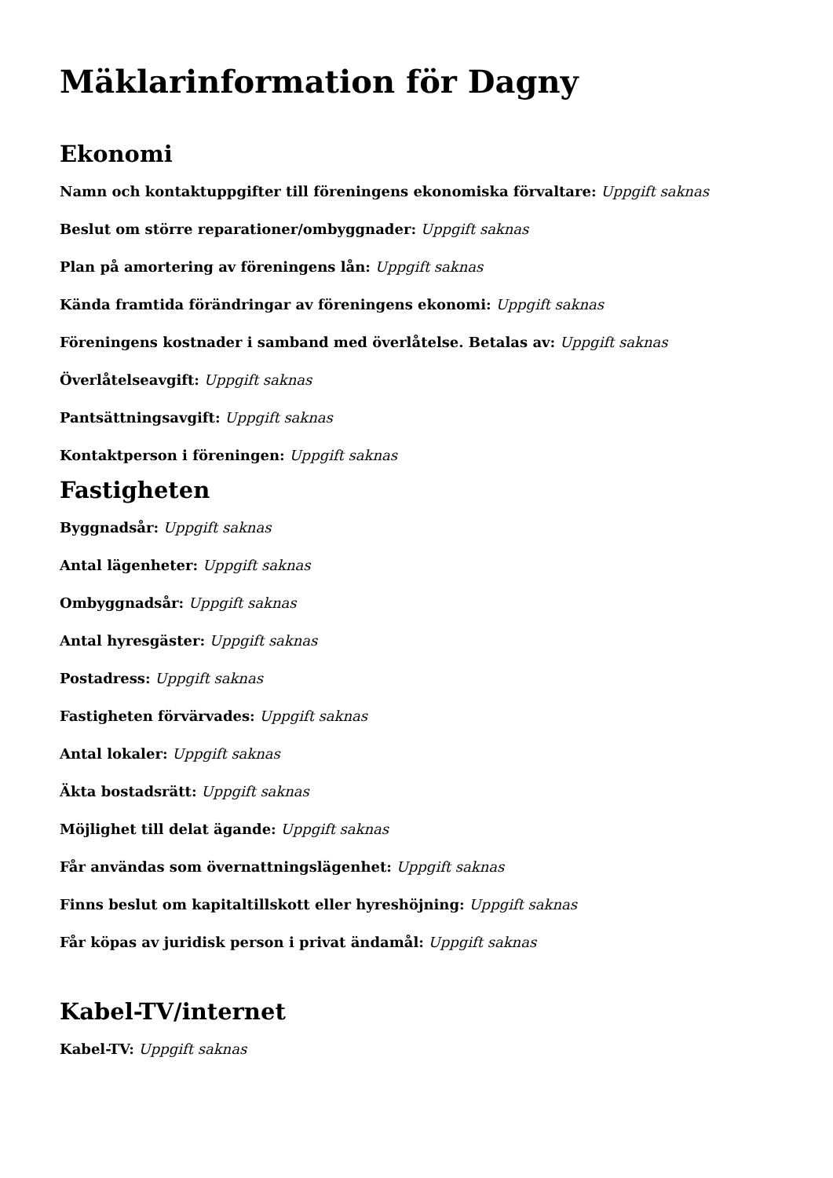Mäklarinformation för Dagny
Ekonomi
Namn och kontaktuppgifter till föreningens ekonomiska förvaltare: Uppgift saknas
Beslut om större reparationer/ombyggnader: Uppgift saknas
Plan på amortering av föreningens lån: Uppgift saknas
Kända framtida förändringar av föreningens ekonomi: Uppgift saknas
Föreningens kostnader i samband med överlåtelse. Betalas av: Uppgift saknas
Överlåtelseavgift: Uppgift saknas
Pantsättningsavgift: Uppgift saknas
Kontaktperson i föreningen: Uppgift saknas
Fastigheten
Byggnadsår: Uppgift saknas
Antal lägenheter: Uppgift saknas
Ombyggnadsår: Uppgift saknas
Antal hyresgäster: Uppgift saknas
Postadress: Uppgift saknas
Fastigheten förvärvades: Uppgift saknas
Antal lokaler: Uppgift saknas
Äkta bostadsrätt: Uppgift saknas
Möjlighet till delat ägande: Uppgift saknas
Får användas som övernattningslägenhet: Uppgift saknas
Finns beslut om kapitaltillskott eller hyreshöjning: Uppgift saknas
Får köpas av juridisk person i privat ändamål: Uppgift saknas
Kabel-TV/internet
Kabel-TV: Uppgift saknas